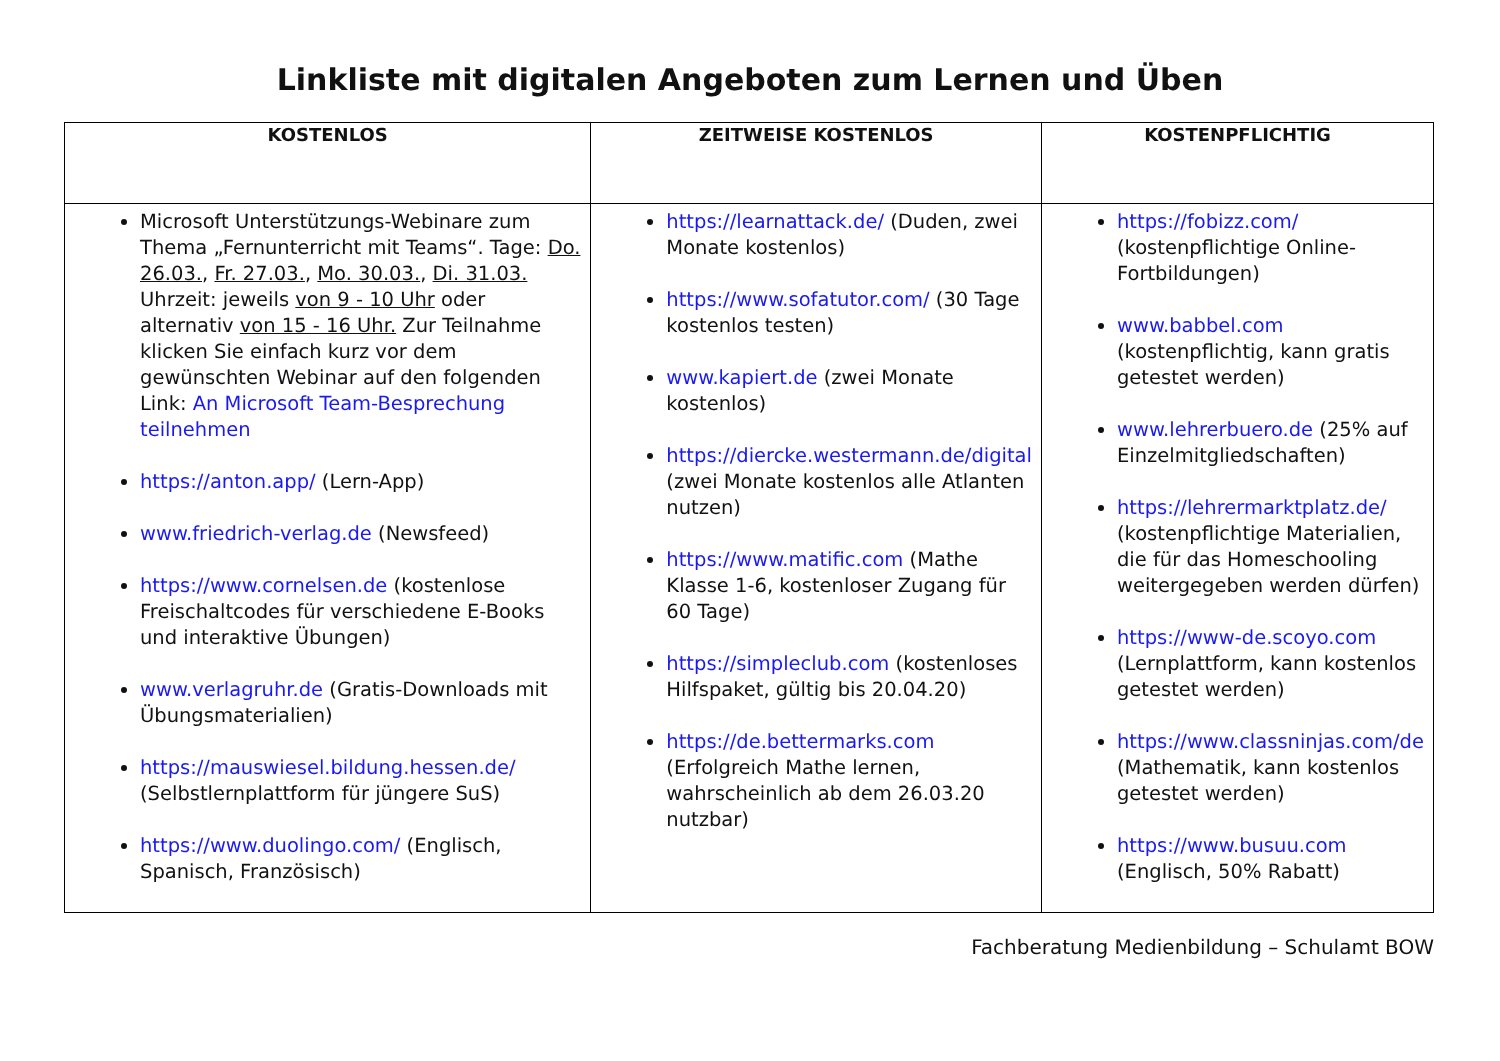Linkliste mit digitalen Angeboten zum Lernen und Üben
| KOSTENLOS | ZEITWEISE KOSTENLOS | KOSTENPFLICHTIG |
| --- | --- | --- |
| Microsoft Unterstützungs-Webinare zum Thema „Fernunterricht mit Teams“. Tage: Do. 26.03. , Fr. 27.03. , Mo. 30.03. , Di. 31.03. Uhrzeit: jeweils von 9 - 10 Uhr oder alternativ von 15 - 16 Uhr. Zur Teilnahme klicken Sie einfach kurz vor dem gewünschten Webinar auf den folgenden Link: An Microsoft Team-Besprechung teilnehmen https://anton.app/ (Lern-App) www.friedrich-verlag.de (Newsfeed) https://www.cornelsen.de (kostenlose Freischaltcodes für verschiedene E-Books und interaktive Übungen) www.verlagruhr.de (Gratis-Downloads mit Übungsmaterialien) https://mauswiesel.bildung.hessen.de/ (Selbstlernplattform für jüngere SuS) https://www.duolingo.com/ (Englisch, Spanisch, Französisch) | https://learnattack.de/ (Duden, zwei Monate kostenlos) https://www.sofatutor.com/ (30 Tage kostenlos testen) www.kapiert.de (zwei Monate kostenlos) https://diercke.westermann.de/digital (zwei Monate kostenlos alle Atlanten nutzen) https://www.matific.com (Mathe Klasse 1-6, kostenloser Zugang für 60 Tage) https://simpleclub.com (kostenloses Hilfspaket, gültig bis 20.04.20) https://de.bettermarks.com (Erfolgreich Mathe lernen, wahrscheinlich ab dem 26.03.20 nutzbar) | https://fobizz.com/ (kostenpflichtige Online-Fortbildungen) www.babbel.com (kostenpflichtig, kann gratis getestet werden) www.lehrerbuero.de (25% auf Einzelmitgliedschaften) https://lehrermarktplatz.de/ (kostenpflichtige Materialien, die für das Homeschooling weitergegeben werden dürfen) https://www-de.scoyo.com (Lernplattform, kann kostenlos getestet werden) https://www.classninjas.com/de (Mathematik, kann kostenlos getestet werden) https://www.busuu.com (Englisch, 50% Rabatt) |
Fachberatung Medienbildung – Schulamt BOW